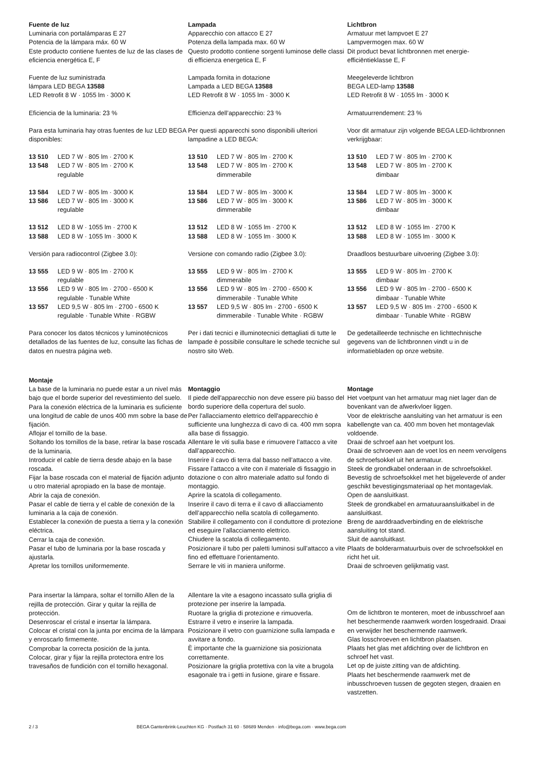Fuente de luz
Luminaria con portalámparas E 27
Potencia de la lámpara máx. 60 W
Este producto contiene fuentes de luz de las clases de eficiencia energética E, F
Fuente de luz suministrada
lámpara LED BEGA 13588
LED Retrofit 8 W · 1055 lm · 3000 K
Eficiencia de la luminaria: 23 %
Para esta luminaria hay otras fuentes de luz LED BEGA disponibles:
13 510 LED 7 W · 805 lm · 2700 K
13 548 LED 7 W · 805 lm · 2700 K
regulable
13 584 LED 7 W · 805 lm · 3000 K
13 586 LED 7 W · 805 lm · 3000 K
regulable
13 512 LED 8 W · 1055 lm · 2700 K
13 588 LED 8 W · 1055 lm · 3000 K
Versión para radiocontrol (Zigbee 3.0):
13 555 LED 9 W · 805 lm · 2700 K
regulable
13 556 LED 9 W · 805 lm · 2700 - 6500 K
regulable · Tunable White
13 557 LED 9,5 W · 805 lm · 2700 - 6500 K
regulable · Tunable White · RGBW
Para conocer los datos técnicos y luminotécnicos detallados de las fuentes de luz, consulte las fichas de datos en nuestra página web.
Montaje
La base de la luminaria no puede estar a un nivel más bajo que el borde superior del revestimiento del suelo.
Para la conexión eléctrica de la luminaria es suficiente una longitud de cable de unos 400 mm sobre la base de fijación.
Aflojar el tornillo de la base.
Soltando los tornillos de la base, retirar la base roscada de la luminaria.
Introducir el cable de tierra desde abajo en la base roscada.
Fijar la base roscada con el material de fijación adjunto u otro material apropiado en la base de montaje.
Abrir la caja de conexión.
Pasar el cable de tierra y el cable de conexión de la luminaria a la caja de conexión.
Establecer la conexión de puesta a tierra y la conexión eléctrica.
Cerrar la caja de conexión.
Pasar el tubo de luminaria por la base roscada y ajustarla.
Apretar los tornillos uniformemente.
Para insertar la lámpara, soltar el tornillo Allen de la rejilla de protección. Girar y quitar la rejilla de protección.
Desenroscar el cristal e insertar la lámpara.
Colocar el cristal con la junta por encima de la lámpara y enroscarlo firmemente.
Comprobar la correcta posición de la junta.
Colocar, girar y fijar la rejilla protectora entre los travesaños de fundición con el tornillo hexagonal.
Lampada
Apparecchio con attacco E 27
Potenza della lampada max. 60 W
Questo prodotto contiene sorgenti luminose delle classi di efficienza energetica E, F
Lampada fornita in dotazione
Lampada a LED BEGA 13588
LED Retrofit 8 W · 1055 lm · 3000 K
Efficienza dell’apparecchio: 23 %
Per questi apparecchi sono disponibili ulteriori lampadine a LED BEGA:
13 510 LED 7 W · 805 lm · 2700 K
13 548 LED 7 W · 805 lm · 2700 K
dimmerabile
13 584 LED 7 W · 805 lm · 3000 K
13 586 LED 7 W · 805 lm · 3000 K
dimmerabile
13 512 LED 8 W · 1055 lm · 2700 K
13 588 LED 8 W · 1055 lm · 3000 K
Versione con comando radio (Zigbee 3.0):
13 555 LED 9 W · 805 lm · 2700 K
dimmerabile
13 556 LED 9 W · 805 lm · 2700 - 6500 K
dimmerabile · Tunable White
13 557 LED 9,5 W · 805 lm · 2700 - 6500 K
dimmerabile · Tunable White · RGBW
Per i dati tecnici e illuminotecnici dettagliati di tutte le lampade è possibile consultare le schede tecniche sul nostro sito Web.
Montaggio
Il piede dell'apparecchio non deve essere più basso del bordo superiore della copertura del suolo.
Per l'allacciamento elettrico dell'apparecchio è sufficiente una lunghezza di cavo di ca. 400 mm sopra alla base di fissaggio.
Allentare le viti sulla base e rimuovere l’attacco a vite dall’apparecchio.
Inserire il cavo di terra dal basso nell’attacco a vite.
Fissare l’attacco a vite con il materiale di fissaggio in dotazione o con altro materiale adatto sul fondo di montaggio.
Aprire la scatola di collegamento.
Inserire il cavo di terra e il cavo di allacciamento dell’apparecchio nella scatola di collegamento.
Stabilire il collegamento con il conduttore di protezione ed eseguire l’allacciamento elettrico.
Chiudere la scatola di collegamento.
Posizionare il tubo per paletti luminosi sull’attacco a vite fino ed effettuare l’orientamento.
Serrare le viti in maniera uniforme.
Allentare la vite a esagono incassato sulla griglia di protezione per inserire la lampada.
Ruotare la griglia di protezione e rimuoverla.
Estrarre il vetro e inserire la lampada.
Posizionare il vetro con guarnizione sulla lampada e avvitare a fondo.
È importante che la guarnizione sia posizionata correttamente.
Posizionare la griglia protettiva con la vite a brugola esagonale tra i getti in fusione, girare e fissare.
Lichtbron
Armatuur met lampvoet E 27
Lampvermogen max. 60 W
Dit product bevat lichtbronnen met energie-efficiëntieklasse E, F
Meegeleverde lichtbron
BEGA LED-lamp 13588
LED Retrofit 8 W · 1055 lm · 3000 K
Armatuurrendement: 23 %
Voor dit armatuur zijn volgende BEGA LED-lichtbronnen verkrijgbaar:
13 510 LED 7 W · 805 lm · 2700 K
13 548 LED 7 W · 805 lm · 2700 K
dimbaar
13 584 LED 7 W · 805 lm · 3000 K
13 586 LED 7 W · 805 lm · 3000 K
dimbaar
13 512 LED 8 W · 1055 lm · 2700 K
13 588 LED 8 W · 1055 lm · 3000 K
Draadloos bestuurbare uitvoering (Zigbee 3.0):
13 555 LED 9 W · 805 lm · 2700 K
dimbaar
13 556 LED 9 W · 805 lm · 2700 - 6500 K
dimbaar · Tunable White
13 557 LED 9,5 W · 805 lm · 2700 - 6500 K
dimbaar · Tunable White · RGBW
De gedetailleerde technische en lichttechnische gegevens van de lichtbronnen vindt u in de informatiebladen op onze website.
Montage
Het voetpunt van het armatuur mag niet lager dan de bovenkant van de afwerkvloer liggen.
Voor de elektrische aansluiting van het armatuur is een kabellengte van ca. 400 mm boven het montagevlak voldoende.
Draai de schroef aan het voetpunt los.
Draai de schroeven aan de voet los en neem vervolgens de schroefsokkel uit het armatuur.
Steek de grondkabel onderaan in de schroefsokkel.
Bevestig de schroefsokkel met het bijgeleverde of ander geschikt bevestigingsmateriaal op het montagevlak.
Open de aansluitkast.
Steek de grondkabel en armatuuraansluitkabel in de aansluitkast.
Breng de aarddraadverbinding en de elektrische aansluiting tot stand.
Sluit de aansluitkast.
Plaats de bolderarmatuurbuis over de schroefsokkel en richt het uit.
Draai de schroeven gelijkmatig vast.
Om de lichtbron te monteren, moet de inbusschroef aan het beschermende raamwerk worden losgedraaid. Draai en verwijder het beschermende raamwerk.
Glas losschroeven en lichtbron plaatsen.
Plaats het glas met afdichting over de lichtbron en schroef het vast.
Let op de juiste zitting van de afdichting.
Plaats het beschermende raamwerk met de inbusschroeven tussen de gegoten stegen, draaien en vastzetten.
2 / 3 BEGA Gantenbrink-Leuchten KG · Postfach 31 60 · 58689 Menden · info@bega.com · www.bega.com